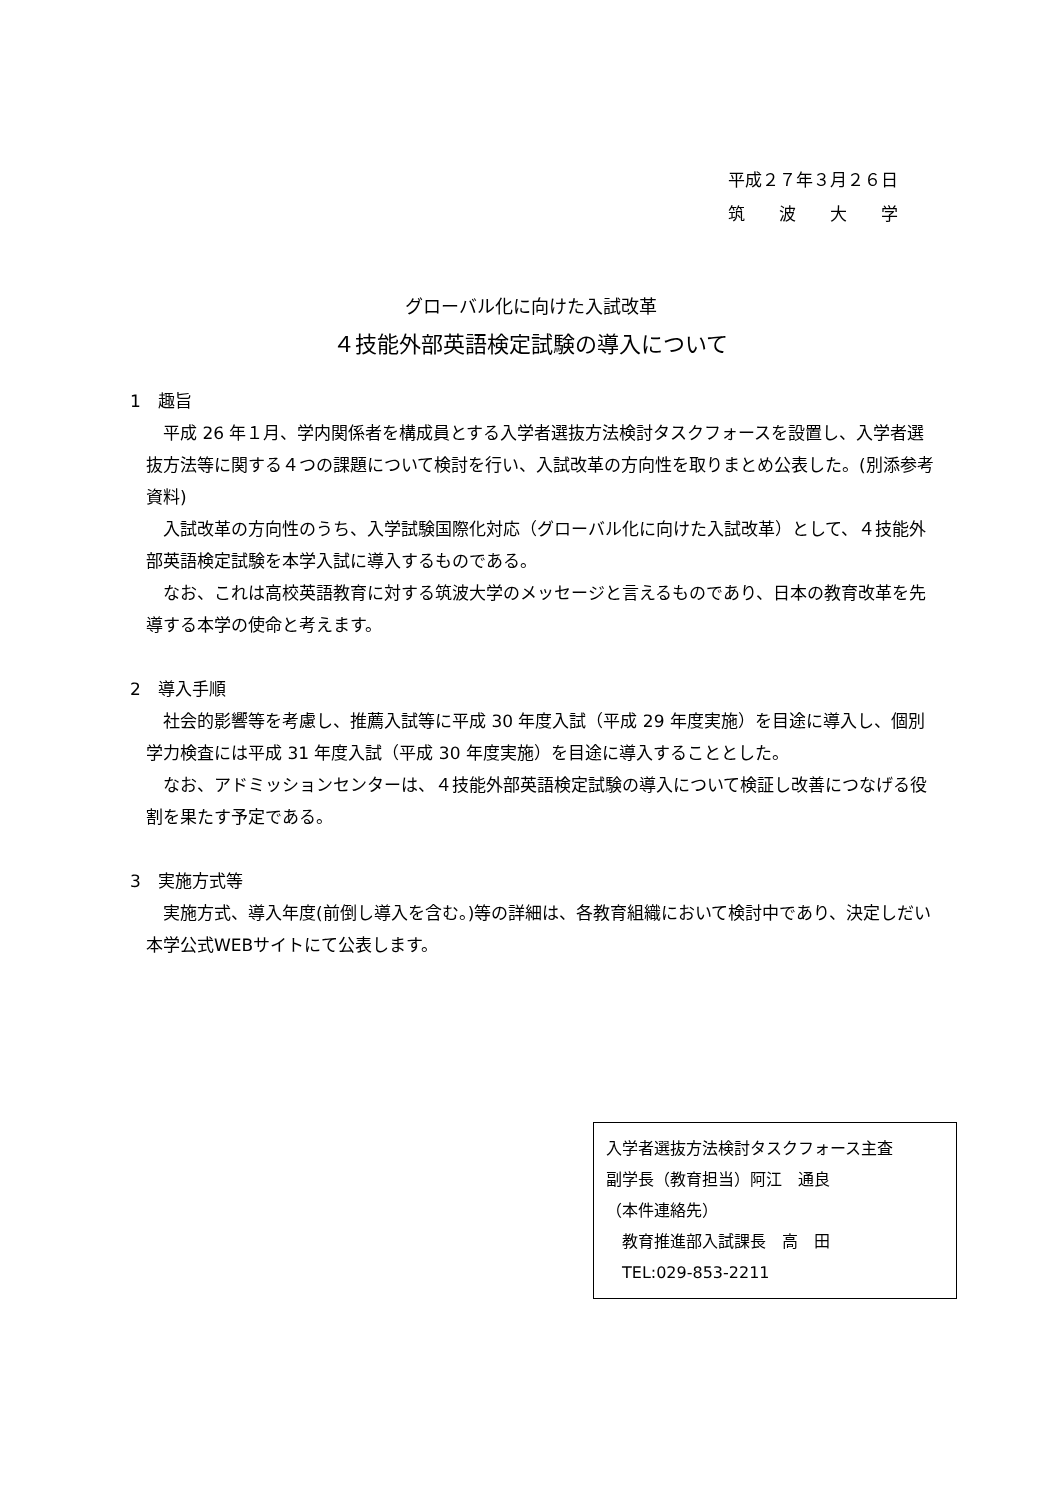平成２７年３月２６日
筑　　波　　大　　学
グローバル化に向けた入試改革
４技能外部英語検定試験の導入について
1　趣旨
平成 26 年１月、学内関係者を構成員とする入学者選抜方法検討タスクフォースを設置し、入学者選抜方法等に関する４つの課題について検討を行い、入試改革の方向性を取りまとめ公表した。(別添参考資料)
入試改革の方向性のうち、入学試験国際化対応（グローバル化に向けた入試改革）として、４技能外部英語検定試験を本学入試に導入するものである。
なお、これは高校英語教育に対する筑波大学のメッセージと言えるものであり、日本の教育改革を先導する本学の使命と考えます。
2　導入手順
社会的影響等を考慮し、推薦入試等に平成 30 年度入試（平成 29 年度実施）を目途に導入し、個別学力検査には平成 31 年度入試（平成 30 年度実施）を目途に導入することとした。
なお、アドミッションセンターは、４技能外部英語検定試験の導入について検証し改善につなげる役割を果たす予定である。
3　実施方式等
実施方式、導入年度(前倒し導入を含む。)等の詳細は、各教育組織において検討中であり、決定しだい本学公式WEBサイトにて公表します。
入学者選抜方法検討タスクフォース主査
副学長（教育担当）阿江　通良
（本件連絡先）
　教育推進部入試課長　高　田
　TEL:029-853-2211